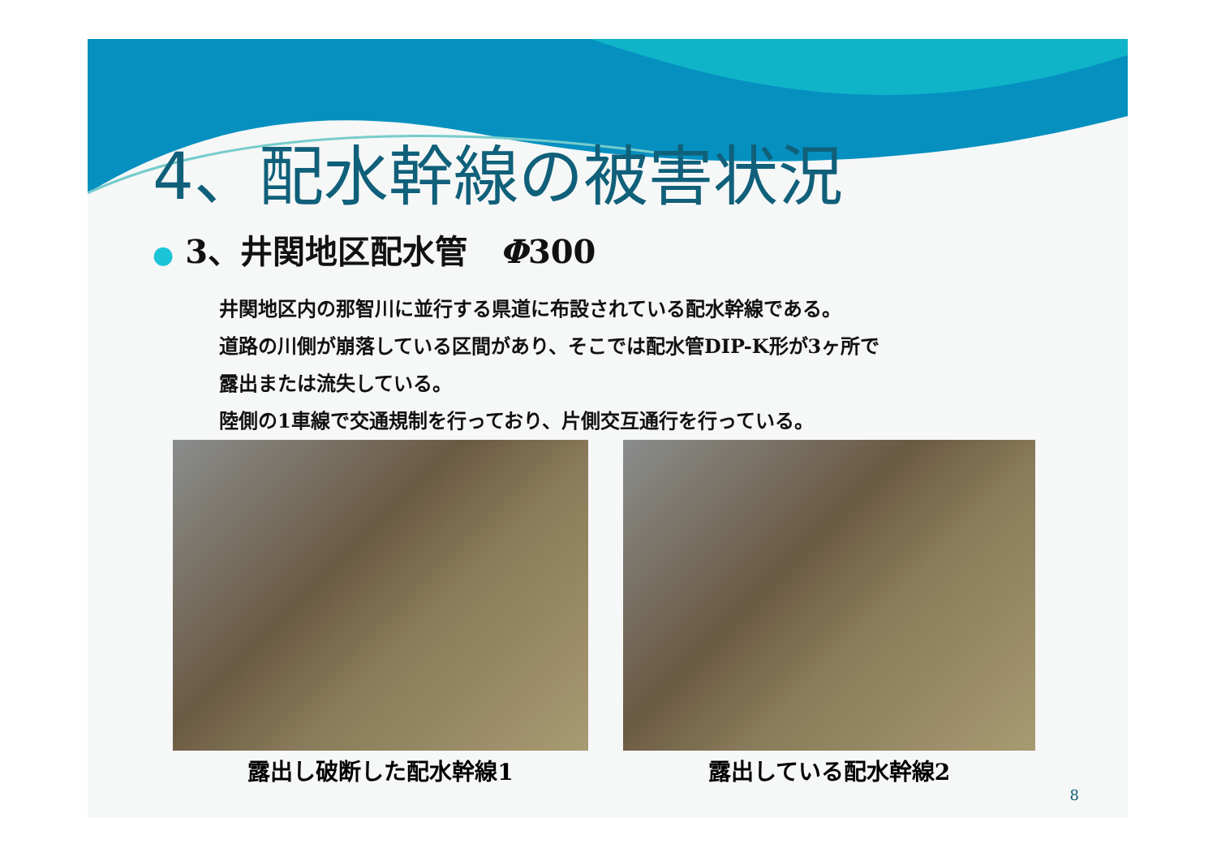4、配水幹線の被害状況
● 3、井関地区配水管　Φ300
井関地区内の那智川に並行する県道に布設されている配水幹線である。
道路の川側が崩落している区間があり、そこでは配水管DIP-K形が3ヶ所で
露出または流失している。
陸側の1車線で交通規制を行っており、片側交互通行を行っている。
露出し破断した配水幹線1 露出している配水幹線2
8